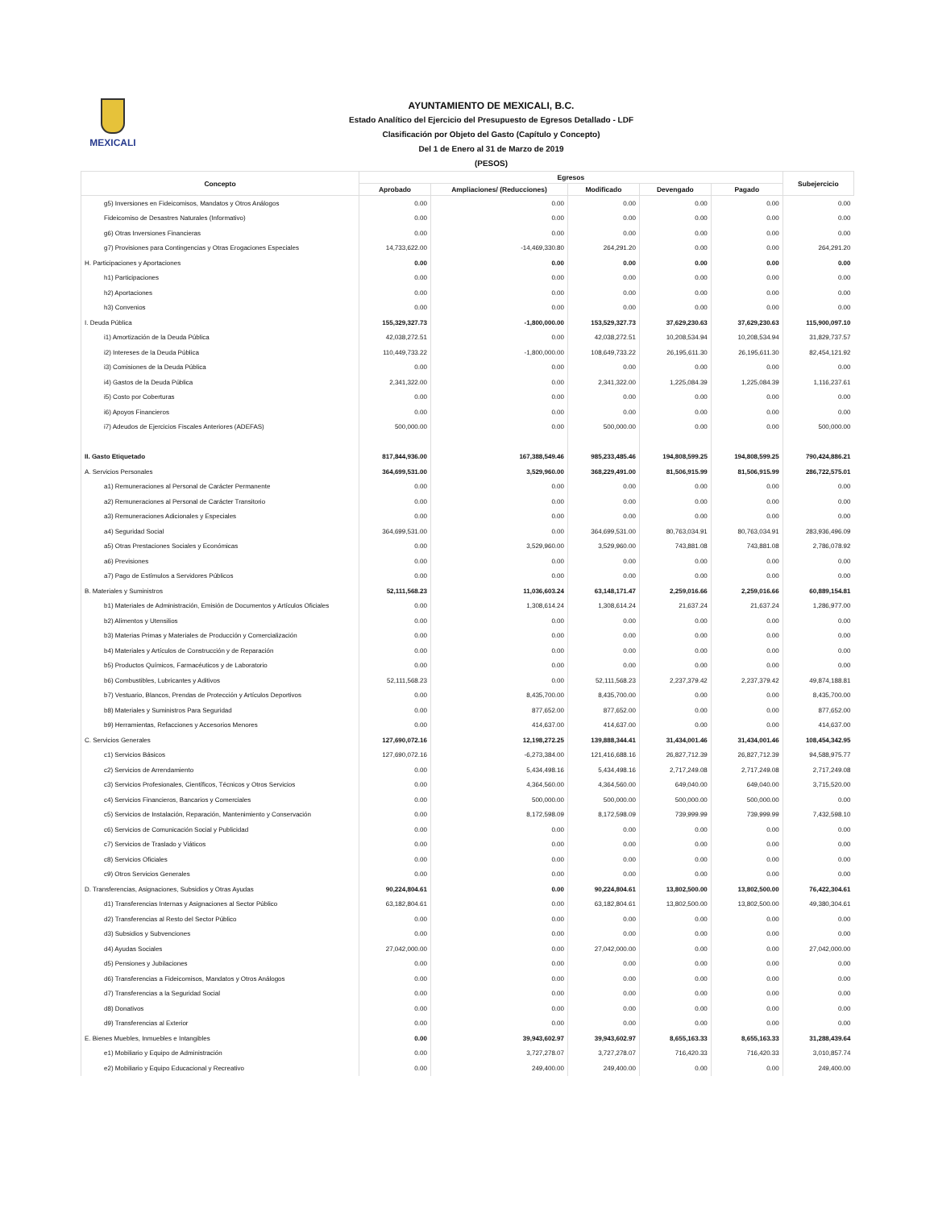MEXICALI
AYUNTAMIENTO DE MEXICALI, B.C.
Estado Analítico del Ejercicio del Presupuesto de Egresos Detallado - LDF
Clasificación por Objeto del Gasto (Capítulo y Concepto)
Del 1 de Enero al 31 de Marzo de 2019
(PESOS)
| Concepto | Egresos | | | | | Subejercicio |
| --- | --- | --- | --- | --- | --- | --- |
| | Aprobado | Ampliaciones/ (Reducciones) | Modificado | Devengado | Pagado | |
| g5) Inversiones en Fideicomisos, Mandatos y Otros Análogos | 0.00 | 0.00 | 0.00 | 0.00 | 0.00 | 0.00 |
| Fideicomiso de Desastres Naturales (Informativo) | 0.00 | 0.00 | 0.00 | 0.00 | 0.00 | 0.00 |
| g6) Otras Inversiones Financieras | 0.00 | 0.00 | 0.00 | 0.00 | 0.00 | 0.00 |
| g7) Provisiones para Contingencias y Otras Erogaciones Especiales | 14,733,622.00 | -14,469,330.80 | 264,291.20 | 0.00 | 0.00 | 264,291.20 |
| H. Participaciones y Aportaciones | 0.00 | 0.00 | 0.00 | 0.00 | 0.00 | 0.00 |
| h1) Participaciones | 0.00 | 0.00 | 0.00 | 0.00 | 0.00 | 0.00 |
| h2) Aportaciones | 0.00 | 0.00 | 0.00 | 0.00 | 0.00 | 0.00 |
| h3) Convenios | 0.00 | 0.00 | 0.00 | 0.00 | 0.00 | 0.00 |
| I. Deuda Pública | 155,329,327.73 | -1,800,000.00 | 153,529,327.73 | 37,629,230.63 | 37,629,230.63 | 115,900,097.10 |
| i1) Amortización de la Deuda Pública | 42,038,272.51 | 0.00 | 42,038,272.51 | 10,208,534.94 | 10,208,534.94 | 31,829,737.57 |
| i2) Intereses de la Deuda Pública | 110,449,733.22 | -1,800,000.00 | 108,649,733.22 | 26,195,611.30 | 26,195,611.30 | 82,454,121.92 |
| i3) Comisiones de la Deuda Pública | 0.00 | 0.00 | 0.00 | 0.00 | 0.00 | 0.00 |
| i4) Gastos de la Deuda Pública | 2,341,322.00 | 0.00 | 2,341,322.00 | 1,225,084.39 | 1,225,084.39 | 1,116,237.61 |
| i5) Costo por Coberturas | 0.00 | 0.00 | 0.00 | 0.00 | 0.00 | 0.00 |
| i6) Apoyos Financieros | 0.00 | 0.00 | 0.00 | 0.00 | 0.00 | 0.00 |
| i7) Adeudos de Ejercicios Fiscales Anteriores (ADEFAS) | 500,000.00 | 0.00 | 500,000.00 | 0.00 | 0.00 | 500,000.00 |
| II. Gasto Etiquetado | 817,844,936.00 | 167,388,549.46 | 985,233,485.46 | 194,808,599.25 | 194,808,599.25 | 790,424,886.21 |
| A. Servicios Personales | 364,699,531.00 | 3,529,960.00 | 368,229,491.00 | 81,506,915.99 | 81,506,915.99 | 286,722,575.01 |
| a1) Remuneraciones al Personal de Carácter Permanente | 0.00 | 0.00 | 0.00 | 0.00 | 0.00 | 0.00 |
| a2) Remuneraciones al Personal de Carácter Transitorio | 0.00 | 0.00 | 0.00 | 0.00 | 0.00 | 0.00 |
| a3) Remuneraciones Adicionales y Especiales | 0.00 | 0.00 | 0.00 | 0.00 | 0.00 | 0.00 |
| a4) Seguridad Social | 364,699,531.00 | 0.00 | 364,699,531.00 | 80,763,034.91 | 80,763,034.91 | 283,936,496.09 |
| a5) Otras Prestaciones Sociales y Económicas | 0.00 | 3,529,960.00 | 3,529,960.00 | 743,881.08 | 743,881.08 | 2,786,078.92 |
| a6) Previsiones | 0.00 | 0.00 | 0.00 | 0.00 | 0.00 | 0.00 |
| a7) Pago de Estímulos a Servidores Públicos | 0.00 | 0.00 | 0.00 | 0.00 | 0.00 | 0.00 |
| B. Materiales y Suministros | 52,111,568.23 | 11,036,603.24 | 63,148,171.47 | 2,259,016.66 | 2,259,016.66 | 60,889,154.81 |
| b1) Materiales de Administración, Emisión de Documentos y Artículos Oficiales | 0.00 | 1,308,614.24 | 1,308,614.24 | 21,637.24 | 21,637.24 | 1,286,977.00 |
| b2) Alimentos y Utensilios | 0.00 | 0.00 | 0.00 | 0.00 | 0.00 | 0.00 |
| b3) Materias Primas y Materiales de Producción y Comercialización | 0.00 | 0.00 | 0.00 | 0.00 | 0.00 | 0.00 |
| b4) Materiales y Artículos de Construcción y de Reparación | 0.00 | 0.00 | 0.00 | 0.00 | 0.00 | 0.00 |
| b5) Productos Químicos, Farmacéuticos y de Laboratorio | 0.00 | 0.00 | 0.00 | 0.00 | 0.00 | 0.00 |
| b6) Combustibles, Lubricantes y Aditivos | 52,111,568.23 | 0.00 | 52,111,568.23 | 2,237,379.42 | 2,237,379.42 | 49,874,188.81 |
| b7) Vestuario, Blancos, Prendas de Protección y Artículos Deportivos | 0.00 | 8,435,700.00 | 8,435,700.00 | 0.00 | 0.00 | 8,435,700.00 |
| b8) Materiales y Suministros Para Seguridad | 0.00 | 877,652.00 | 877,652.00 | 0.00 | 0.00 | 877,652.00 |
| b9) Herramientas, Refacciones y Accesorios Menores | 0.00 | 414,637.00 | 414,637.00 | 0.00 | 0.00 | 414,637.00 |
| C. Servicios Generales | 127,690,072.16 | 12,198,272.25 | 139,888,344.41 | 31,434,001.46 | 31,434,001.46 | 108,454,342.95 |
| c1) Servicios Básicos | 127,690,072.16 | -6,273,384.00 | 121,416,688.16 | 26,827,712.39 | 26,827,712.39 | 94,588,975.77 |
| c2) Servicios de Arrendamiento | 0.00 | 5,434,498.16 | 5,434,498.16 | 2,717,249.08 | 2,717,249.08 | 2,717,249.08 |
| c3) Servicios Profesionales, Científicos, Técnicos y Otros Servicios | 0.00 | 4,364,560.00 | 4,364,560.00 | 649,040.00 | 649,040.00 | 3,715,520.00 |
| c4) Servicios Financieros, Bancarios y Comerciales | 0.00 | 500,000.00 | 500,000.00 | 500,000.00 | 500,000.00 | 0.00 |
| c5) Servicios de Instalación, Reparación, Mantenimiento y Conservación | 0.00 | 8,172,598.09 | 8,172,598.09 | 739,999.99 | 739,999.99 | 7,432,598.10 |
| c6) Servicios de Comunicación Social y Publicidad | 0.00 | 0.00 | 0.00 | 0.00 | 0.00 | 0.00 |
| c7) Servicios de Traslado y Viáticos | 0.00 | 0.00 | 0.00 | 0.00 | 0.00 | 0.00 |
| c8) Servicios Oficiales | 0.00 | 0.00 | 0.00 | 0.00 | 0.00 | 0.00 |
| c9) Otros Servicios Generales | 0.00 | 0.00 | 0.00 | 0.00 | 0.00 | 0.00 |
| D. Transferencias, Asignaciones, Subsidios y Otras Ayudas | 90,224,804.61 | 0.00 | 90,224,804.61 | 13,802,500.00 | 13,802,500.00 | 76,422,304.61 |
| d1) Transferencias Internas y Asignaciones al Sector Público | 63,182,804.61 | 0.00 | 63,182,804.61 | 13,802,500.00 | 13,802,500.00 | 49,380,304.61 |
| d2) Transferencias al Resto del Sector Público | 0.00 | 0.00 | 0.00 | 0.00 | 0.00 | 0.00 |
| d3) Subsidios y Subvenciones | 0.00 | 0.00 | 0.00 | 0.00 | 0.00 | 0.00 |
| d4) Ayudas Sociales | 27,042,000.00 | 0.00 | 27,042,000.00 | 0.00 | 0.00 | 27,042,000.00 |
| d5) Pensiones y Jubilaciones | 0.00 | 0.00 | 0.00 | 0.00 | 0.00 | 0.00 |
| d6) Transferencias a Fideicomisos, Mandatos y Otros Análogos | 0.00 | 0.00 | 0.00 | 0.00 | 0.00 | 0.00 |
| d7) Transferencias a la Seguridad Social | 0.00 | 0.00 | 0.00 | 0.00 | 0.00 | 0.00 |
| d8) Donativos | 0.00 | 0.00 | 0.00 | 0.00 | 0.00 | 0.00 |
| d9) Transferencias al Exterior | 0.00 | 0.00 | 0.00 | 0.00 | 0.00 | 0.00 |
| E. Bienes Muebles, Inmuebles e Intangibles | 0.00 | 39,943,602.97 | 39,943,602.97 | 8,655,163.33 | 8,655,163.33 | 31,288,439.64 |
| e1) Mobiliario y Equipo de Administración | 0.00 | 3,727,278.07 | 3,727,278.07 | 716,420.33 | 716,420.33 | 3,010,857.74 |
| e2) Mobiliario y Equipo Educacional y Recreativo | 0.00 | 249,400.00 | 249,400.00 | 0.00 | 0.00 | 249,400.00 |